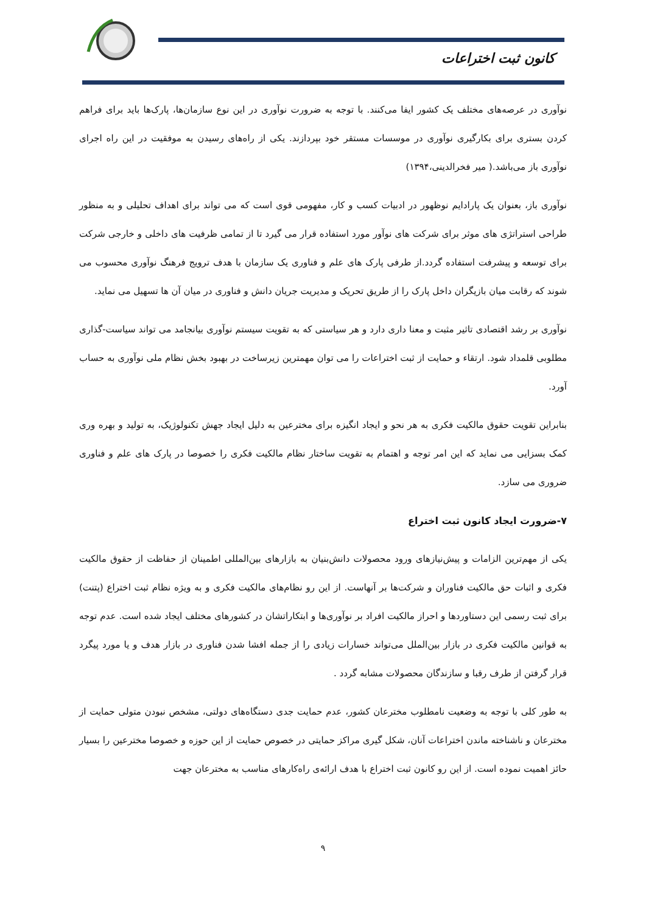کانون ثبت اختراعات
نوآوری در عرصه‌های مختلف یک کشور ایفا می‌کنند. با توجه به ضرورت نوآوری در این نوع سازمان‌ها، پارک‌ها باید برای فراهم کردن بستری برای بکارگیری نوآوری در موسسات مستقر خود بپردازند. یکی از راه‌های رسیدن به موفقیت در این راه اجرای نوآوری باز می‌باشد.( میر فخرالدینی،۱۳۹۴)
نوآوری باز، بعنوان یک پارادایم نوظهور در ادبیات کسب و کار، مفهومی قوی است که می تواند برای اهداف تحلیلی و به منظور طراحی استراتژی های موثر برای شرکت های نوآور مورد استفاده قرار می گیرد تا از تمامی ظرفیت های داخلی و خارجی شرکت برای توسعه و پیشرفت استفاده گردد.از طرفی پارک های علم و فناوری یک سازمان با هدف ترویج فرهنگ نوآوری محسوب می شوند که رقابت میان بازیگران داخل پارک را از طریق تحریک و مدیریت جریان دانش و فناوری در میان آن ها تسهیل می نماید.
نوآوری بر رشد اقتصادی تاثیر مثبت و معنا داری دارد و هر سیاستی که به تقویت سیستم نوآوری بیانجامد می تواند سیاست-گذاری مطلوبی قلمداد شود. ارتقاء و حمایت از ثبت اختراعات را می توان مهمترین زیرساخت در بهبود بخش نظام ملی نوآوری به حساب آورد.
بنابراین تقویت حقوق مالکیت فکری به هر نحو و ایجاد انگیزه برای مخترعین به دلیل ایجاد جهش تکنولوژیک، به تولید و بهره وری کمک بسزایی می نماید که این امر توجه و اهتمام به تقویت ساختار نظام مالکیت فکری را خصوصا در پارک های علم و فناوری ضروری می سازد.
۷-ضرورت ایجاد کانون ثبت اختراع
یکی از مهم‌ترین الزامات و پیش‌نیازهای ورود محصولات دانش‌بنیان به بازارهای بین‌المللی اطمینان از حفاظت از حقوق مالکیت فکری و اثبات حق مالکیت فناوران و شرکت‌ها بر آنهاست. از این رو نظام‌های مالکیت فکری و به ویژه نظام ثبت اختراع (پتنت) برای ثبت رسمی این دستاوردها و احراز مالکیت افراد بر نوآوری‌ها و ابتکاراتشان در کشورهای مختلف ایجاد شده است. عدم توجه به قوانین مالکیت فکری در بازار بین‌الملل می‌تواند خسارات زیادی را از جمله افشا شدن فناوری در بازار هدف و یا مورد پیگرد قرار گرفتن از طرف رقبا و سازندگان محصولات مشابه گردد .
به طور کلی با توجه به وضعیت نامطلوب مخترعان کشور، عدم حمایت جدی دستگاه‌های دولتی، مشخص نبودن متولی حمایت از مخترعان و ناشناخته ماندن اختراعات آنان، شکل گیری مراکز حمایتی در خصوص حمایت از این حوزه و خصوصا مخترعین را بسیار حائز اهمیت نموده است. از این رو کانون ثبت اختراع با هدف ارائه‌ی راه‌کارهای مناسب به مخترعان جهت
۹